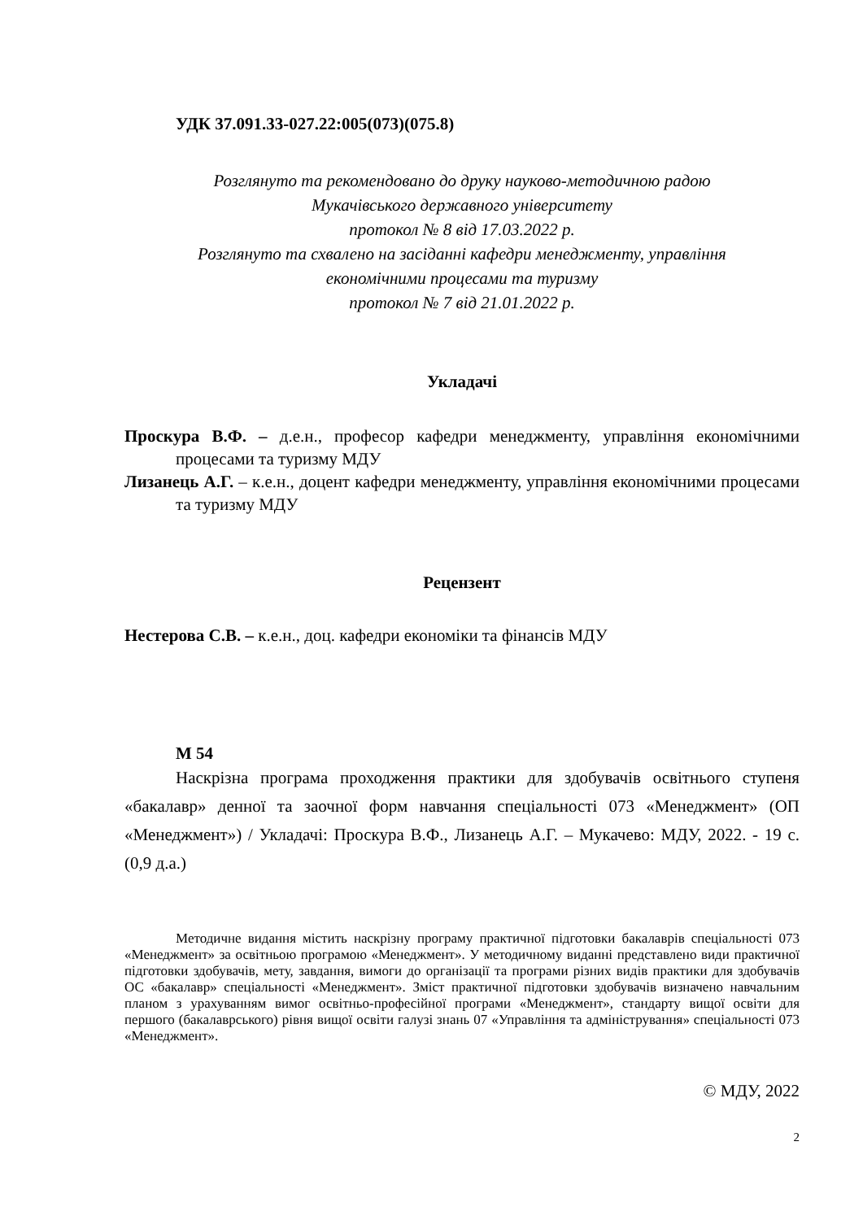УДК 37.091.33-027.22:005(073)(075.8)
Розглянуто та рекомендовано до друку науково-методичною радою
Мукачівського державного університету
протокол № 8 від 17.03.2022 р.
Розглянуто та схвалено на засіданні кафедри менеджменту, управління
економічними процесами та туризму
протокол № 7 від 21.01.2022 р.
Укладачі
Проскура В.Ф. – д.е.н., професор кафедри менеджменту, управління економічними процесами та туризму МДУ
Лизанець А.Г. – к.е.н., доцент кафедри менеджменту, управління економічними процесами та туризму МДУ
Рецензент
Нестерова С.В. – к.е.н., доц. кафедри економіки та фінансів МДУ
М 54
Наскрізна програма проходження практики для здобувачів освітнього ступеня «бакалавр» денної та заочної форм навчання спеціальності 073 «Менеджмент» (ОП «Менеджмент») / Укладачі: Проскура В.Ф., Лизанець А.Г. – Мукачево: МДУ, 2022. - 19 с. (0,9 д.а.)
Методичне видання містить наскрізну програму практичної підготовки бакалаврів спеціальності 073 «Менеджмент» за освітньою програмою «Менеджмент». У методичному виданні представлено види практичної підготовки здобувачів, мету, завдання, вимоги до організації та програми різних видів практики для здобувачів ОС «бакалавр» спеціальності «Менеджмент». Зміст практичної підготовки здобувачів визначено навчальним планом з урахуванням вимог освітньо-професійної програми «Менеджмент», стандарту вищої освіти для першого (бакалаврського) рівня вищої освіти галузі знань 07 «Управління та адміністрування» спеціальності 073 «Менеджмент».
© МДУ, 2022
2